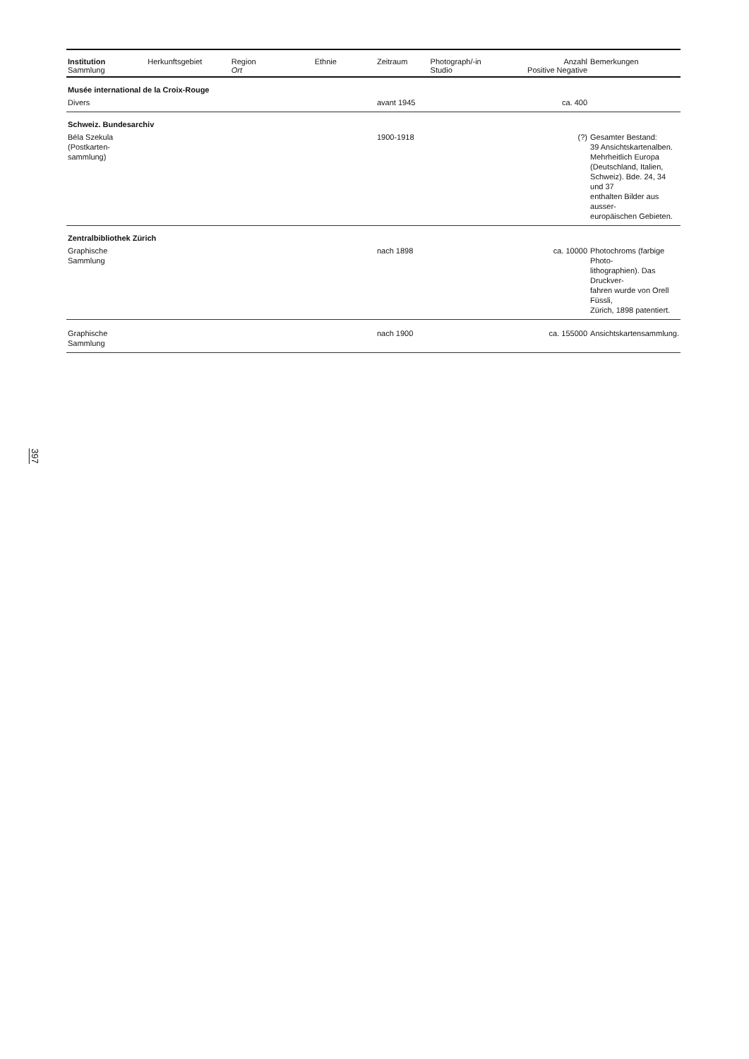| Institution Sammlung | Herkunftsgebiet | Region Ort | Ethnie | Zeitraum | Photograph/-in Studio | Anzahl Positive Negative | Bemerkungen |
| --- | --- | --- | --- | --- | --- | --- | --- |
| Musée international de la Croix-Rouge | | | | | | | |
| Divers | | | | avant 1945 | | ca. 400 | |
| Schweiz. Bundesarchiv | | | | | | | |
| Béla Szekula (Postkarten- sammlung) | | | | 1900-1918 | | (?) | Gesamter Bestand: 39 Ansichtskartenalben. Mehrheitlich Europa (Deutschland, Italien, Schweiz). Bde. 24, 34 und 37 enthalten Bilder aus ausser- europäischen Gebieten. |
| Zentralbibliothek Zürich | | | | | | | |
| Graphische Sammlung | | | | nach 1898 | | ca. 10000 | Photochroms (farbige Photo- lithographien). Das Druckver- fahren wurde von Orell Füssli, Zürich, 1898 patentiert. |
| Graphische Sammlung | | | | nach 1900 | | ca. 155000 | Ansichtskartensammlung. |
397